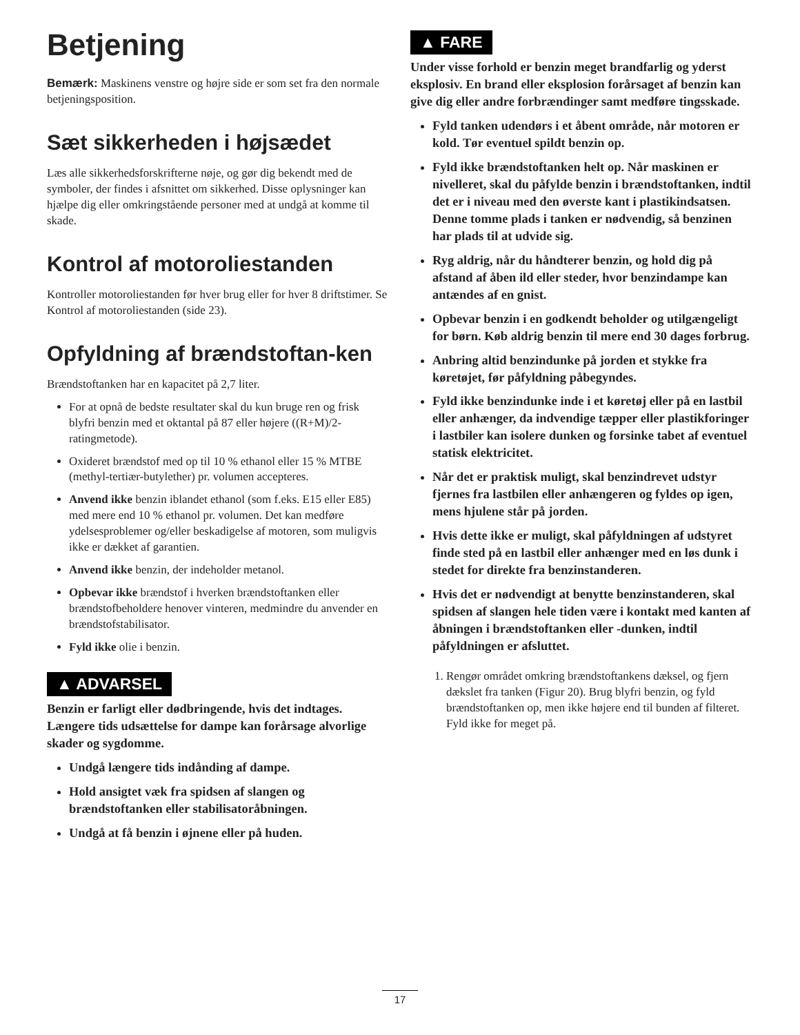Betjening
Bemærk: Maskinens venstre og højre side er som set fra den normale betjeningsposition.
Sæt sikkerheden i højsædet
Læs alle sikkerhedsforskrifterne nøje, og gør dig bekendt med de symboler, der findes i afsnittet om sikkerhed. Disse oplysninger kan hjælpe dig eller omkringstående personer med at undgå at komme til skade.
Kontrol af motoroliestanden
Kontroller motoroliestanden før hver brug eller for hver 8 driftstimer. Se Kontrol af motoroliestanden (side 23).
Opfyldning af brændstoftan-ken
Brændstoftanken har en kapacitet på 2,7 liter.
For at opnå de bedste resultater skal du kun bruge ren og frisk blyfri benzin med et oktantal på 87 eller højere ((R+M)/2-ratingmetode).
Oxideret brændstof med op til 10 % ethanol eller 15 % MTBE (methyl-tertiær-butylether) pr. volumen accepteres.
Anvend ikke benzin iblandet ethanol (som f.eks. E15 eller E85) med mere end 10 % ethanol pr. volumen. Det kan medføre ydelsesproblemer og/eller beskadigelse af motoren, som muligvis ikke er dækket af garantien.
Anvend ikke benzin, der indeholder metanol.
Opbevar ikke brændstof i hverken brændstoftanken eller brændstofbeholdere henover vinteren, medmindre du anvender en brændstofstabilisator.
Fyld ikke olie i benzin.
▲ ADVARSEL
Benzin er farligt eller dødbringende, hvis det indtages. Længere tids udsættelse for dampe kan forårsage alvorlige skader og sygdomme.
Undgå længere tids indånding af dampe.
Hold ansigtet væk fra spidsen af slangen og brændstoftanken eller stabilisatoråbningen.
Undgå at få benzin i øjnene eller på huden.
▲ FARE
Under visse forhold er benzin meget brandfarlig og yderst eksplosiv. En brand eller eksplosion forårsaget af benzin kan give dig eller andre forbrændinger samt medføre tingsskade.
Fyld tanken udendørs i et åbent område, når motoren er kold. Tør eventuel spildt benzin op.
Fyld ikke brændstoftanken helt op. Når maskinen er nivelleret, skal du påfylde benzin i brændstoftanken, indtil det er i niveau med den øverste kant i plastikindsatsen. Denne tomme plads i tanken er nødvendig, så benzinen har plads til at udvide sig.
Ryg aldrig, når du håndterer benzin, og hold dig på afstand af åben ild eller steder, hvor benzindampe kan antændes af en gnist.
Opbevar benzin i en godkendt beholder og utilgængeligt for børn. Køb aldrig benzin til mere end 30 dages forbrug.
Anbring altid benzindunke på jorden et stykke fra køretøjet, før påfyldning påbegyndes.
Fyld ikke benzindunke inde i et køretøj eller på en lastbil eller anhænger, da indvendige tæpper eller plastikforinger i lastbiler kan isolere dunken og forsinke tabet af eventuel statisk elektricitet.
Når det er praktisk muligt, skal benzindrevet udstyr fjernes fra lastbilen eller anhængeren og fyldes op igen, mens hjulene står på jorden.
Hvis dette ikke er muligt, skal påfyldningen af udstyret finde sted på en lastbil eller anhænger med en løs dunk i stedet for direkte fra benzinstanderen.
Hvis det er nødvendigt at benytte benzinstanderen, skal spidsen af slangen hele tiden være i kontakt med kanten af åbningen i brændstoftanken eller -dunken, indtil påfyldningen er afsluttet.
1. Rengør området omkring brændstoftankens dæksel, og fjern dækslet fra tanken (Figur 20). Brug blyfri benzin, og fyld brændstoftanken op, men ikke højere end til bunden af filteret. Fyld ikke for meget på.
17